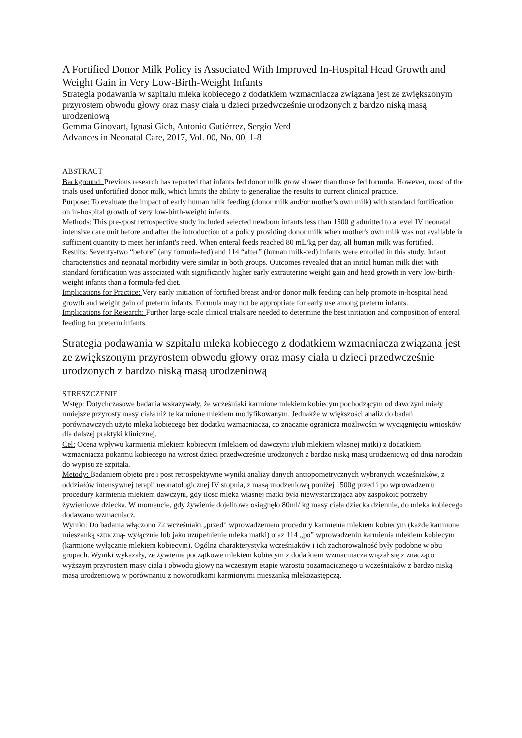A Fortified Donor Milk Policy is Associated With Improved In-Hospital Head Growth and Weight Gain in Very Low-Birth-Weight Infants
Strategia podawania w szpitalu mleka kobiecego z dodatkiem wzmacniacza związana jest ze zwiększonym przyrostem obwodu głowy oraz masy ciała u dzieci przedwcześnie urodzonych z bardzo niską masą urodzeniową
Gemma Ginovart, Ignasi Gich, Antonio Gutiérrez, Sergio Verd
Advances in Neonatal Care, 2017, Vol. 00, No. 00, 1-8
ABSTRACT
Background: Previous research has reported that infants fed donor milk grow slower than those fed formula. However, most of the trials used unfortified donor milk, which limits the ability to generalize the results to current clinical practice.
Purpose: To evaluate the impact of early human milk feeding (donor milk and/or mother's own milk) with standard fortification on in-hospital growth of very low-birth-weight infants.
Methods: This pre-/post retrospective study included selected newborn infants less than 1500 g admitted to a level IV neonatal intensive care unit before and after the introduction of a policy providing donor milk when mother's own milk was not available in sufficient quantity to meet her infant's need. When enteral feeds reached 80 mL/kg per day, all human milk was fortified.
Results: Seventy-two “before” (any formula-fed) and 114 “after” (human milk-fed) infants were enrolled in this study. Infant characteristics and neonatal morbidity were similar in both groups. Outcomes revealed that an initial human milk diet with standard fortification was associated with significantly higher early extrauterine weight gain and head growth in very low-birth-weight infants than a formula-fed diet.
Implications for Practice: Very early initiation of fortified breast and/or donor milk feeding can help promote in-hospital head growth and weight gain of preterm infants. Formula may not be appropriate for early use among preterm infants.
Implications for Research: Further large-scale clinical trials are needed to determine the best initiation and composition of enteral feeding for preterm infants.
Strategia podawania w szpitalu mleka kobiecego z dodatkiem wzmacniacza związana jest ze zwiększonym przyrostem obwodu głowy oraz masy ciała u dzieci przedwcześnie urodzonych z bardzo niską masą urodzeniową
STRESZCZENIE
Wstęp: Dotychczasowe badania wskazywały, że wcześniaki karmione mlekiem kobiecym pochodzącym od dawczyni miały mniejsze przyrosty masy ciała niż te karmione mlekiem modyfikowanym. Jednakże w większości analiz do badań porównawczych użyto mleka kobiecego bez dodatku wzmacniacza, co znacznie ogranicza możliwości w wyciągnięciu wniosków dla dalszej praktyki klinicznej.
Cel: Ocena wpływu karmienia mlekiem kobiecym (mlekiem od dawczyni i/lub mlekiem własnej matki) z dodatkiem wzmacniacza pokarmu kobiecego na wzrost dzieci przedwcześnie urodzonych z bardzo niską masą urodzeniową od dnia narodzin do wypisu ze szpitala.
Metody: Badaniem objęto pre i post retrospektywne wyniki analizy danych antropometrycznych wybranych wcześniaków, z oddziałów intensywnej terapii neonatologicznej IV stopnia, z masą urodzeniową poniżej 1500g przed i po wprowadzeniu procedury karmienia mlekiem dawczyni, gdy ilość mleka własnej matki była niewystarczająca aby zaspokoić potrzeby żywieniowe dziecka. W momencie, gdy żywienie dojelitowe osiągnęło 80ml/ kg masy ciała dziecka dziennie, do mleka kobiecego dodawano wzmacniacz.
Wyniki: Do badania włączono 72 wcześniaki „przed” wprowadzeniem procedury karmienia mlekiem kobiecym (każde karmione mieszanką sztuczną- wyłącznie lub jako uzupełnienie mleka matki) oraz 114 „po” wprowadzeniu karmienia mlekiem kobiecym (karmione wyłącznie mlekiem kobiecym). Ogólna charakterystyka wcześniaków i ich zachorowalność były podobne w obu grupach. Wyniki wykazały, że żywienie początkowe mlekiem kobiecym z dodatkiem wzmacniacza wiązał się z znacząco wyższym przyrostem masy ciała i obwodu głowy na wczesnym etapie wzrostu pozamacicznego u wcześniaków z bardzo niską masą urodzeniową w porównaniu z noworodkami karmionymi mieszanką mlekozastępczą.